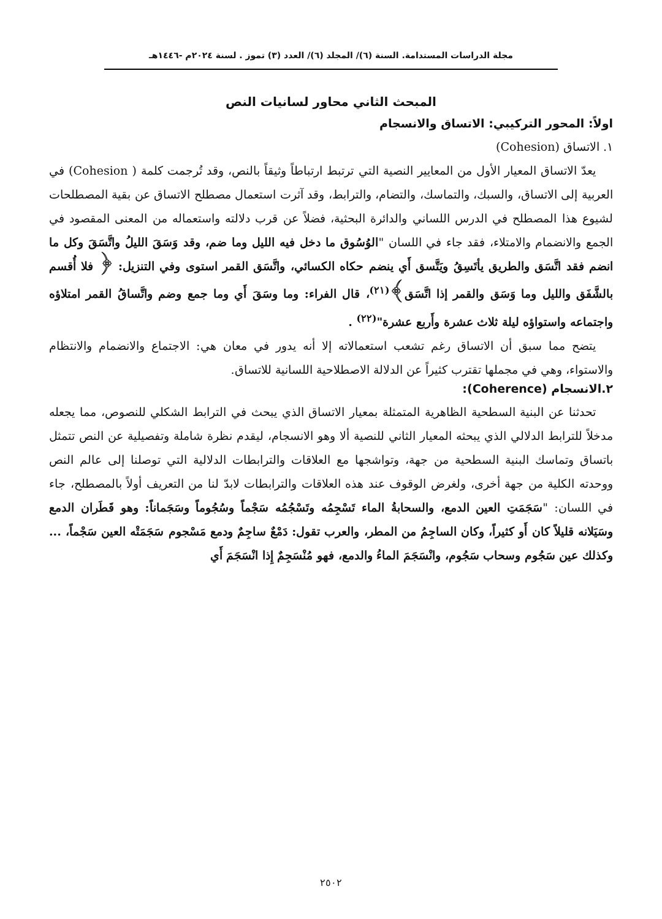مجلة الدراسات المستدامة. السنة (٦)/ المجلد (٦)/ العدد (٣) تموز . لسنة ٢٠٢٤م -١٤٤٦هـ
المبحث الثاني محاور لسانيات النص
اولاً: المحور التركيبي: الاتساق والانسجام
١. الاتساق (Cohesion)
يعدّ الاتساق المعيار الأول من المعايير النصية التي ترتبط ارتباطاً وثيقاً بالنص، وقد تُرجمت كلمة ( Cohesion) في العربية إلى الاتساق، والسبك، والتماسك، والتضام، والترابط، وقد آثرت استعمال مصطلح الاتساق عن بقية المصطلحات لشيوع هذا المصطلح في الدرس اللساني والدائرة البحثية، فضلاً عن قرب دلالته واستعماله من المعنى المقصود في الجمع والانضمام والامتلاء، فقد جاء في اللسان "الوُسُوق ما دخل فيه الليل وما ضم، وقد وَسَقَ الليلُ واتَّسَقَ وكل ما انضم فقد اتَّسَق والطريق يأتَسِقُ ويَتَّسق أَي ينضم حكاه الكسائي، واتَّسَق القمر استوى وفي التنزيل: ﴿ فلا أُقسم بالشَّفَق والليل وما وَسَق والقمر إذا اتَّسَق﴾<sup>(٢١)</sup>، قال الفراء: وما وسَقَ أَي وما جمع وضم واتَّساقُ القمر امتلاؤه واجتماعه واستواؤه ليلة ثلاث عشرة وأَربع عشرة"<sup>(٢٢)</sup> .
يتضح مما سبق أن الاتساق رغم تشعب استعمالاته إلا أنه يدور في معان هي: الاجتماع والانضمام والانتظام والاستواء، وهي في مجملها تقترب كثيراً عن الدلالة الاصطلاحية اللسانية للاتساق.
٢.الانسجام (Coherence):
تحدثنا عن البنية السطحية الظاهرية المتمثلة بمعيار الاتساق الذي يبحث في الترابط الشكلي للنصوص، مما يجعله مدخلاً للترابط الدلالي الذي يبحثه المعيار الثاني للنصية ألا وهو الانسجام، ليقدم نظرة شاملة وتفصيلية عن النص تتمثل باتساق وتماسك البنية السطحية من جهة، وتواشجها مع العلاقات والترابطات الدلالية التي توصلنا إلى عالم النص ووحدته الكلية من جهة أخرى، ولغرض الوقوف عند هذه العلاقات والترابطات لابدّ لنا من التعريف أولاً بالمصطلح، جاء في اللسان: "سَجَمَتِ العين الدمع، والسحابةُ الماء تَسْجِمُه وتَسْجُمُه سَجْماً وسُجُوماً وسَجَماناً: وهو قَطَران الدمع وسَيَلانه قليلاً كان أَو كثيراً، وكان الساجِمُ من المطر، والعرب تقول: دَمْعٌ ساجِمٌ ودمع مَسْجوم سَجَمَتْه العين سَجْماً، ... وكذلك عين سَجُوم وسحاب سَجُوم، وانْسَجَمَ الماءُ والدمع، فهو مُنْسَجِمٌ إِذا انْسَجَمَ أَي
٢٥٠٢